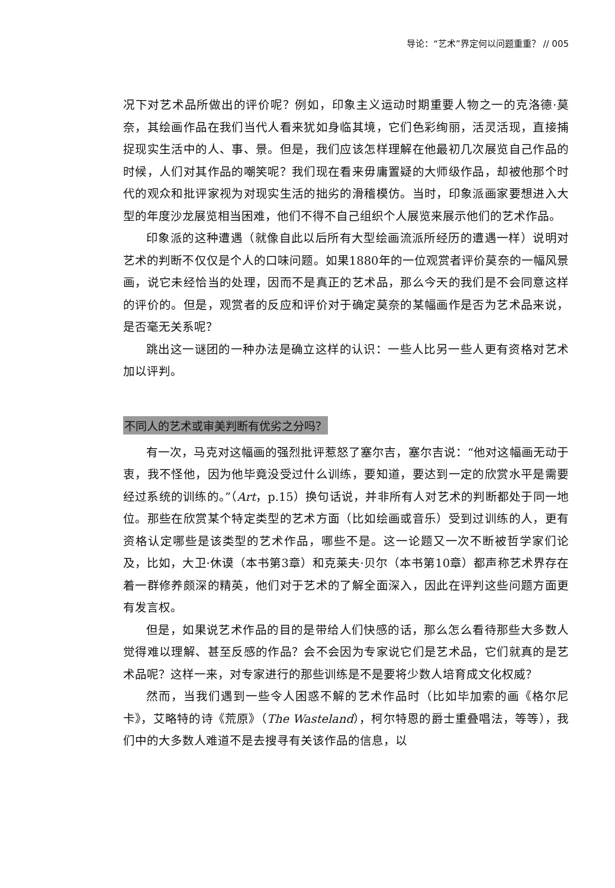导论：“艺术”界定何以问题重重？ // 005
况下对艺术品所做出的评价呢？例如，印象主义运动时期重要人物之一的克洛德·莫奈，其绘画作品在我们当代人看来犹如身临其境，它们色彩绚丽，活灵活现，直接捕捉现实生活中的人、事、景。但是，我们应该怎样理解在他最初几次展览自己作品的时候，人们对其作品的嘲笑呢？我们现在看来毋庸置疑的大师级作品，却被他那个时代的观众和批评家视为对现实生活的拙劣的滑稽模仿。当时，印象派画家要想进入大型的年度沙龙展览相当困难，他们不得不自己组织个人展览来展示他们的艺术作品。
印象派的这种遭遇（就像自此以后所有大型绘画流派所经历的遭遇一样）说明对艺术的判断不仅仅是个人的口味问题。如果1880年的一位观赏者评价莫奈的一幅风景画，说它未经恰当的处理，因而不是真正的艺术品，那么今天的我们是不会同意这样的评价的。但是，观赏者的反应和评价对于确定莫奈的某幅画作是否为艺术品来说，是否毫无关系呢？
跳出这一谜团的一种办法是确立这样的认识：一些人比另一些人更有资格对艺术加以评判。
不同人的艺术或审美判断有优劣之分吗？
有一次，马克对这幅画的强烈批评惹怒了塞尔吉，塞尔吉说：“他对这幅画无动于衷，我不怪他，因为他毕竟没受过什么训练，要知道，要达到一定的欣赏水平是需要经过系统的训练的。”（Art，p.15）换句话说，并非所有人对艺术的判断都处于同一地位。那些在欣赏某个特定类型的艺术方面（比如绘画或音乐）受到过训练的人，更有资格认定哪些是该类型的艺术作品，哪些不是。这一论题又一次不断被哲学家们论及，比如，大卫·休谟（本书第3章）和克莱夫·贝尔（本书第10章）都声称艺术界存在着一群修养颇深的精英，他们对于艺术的了解全面深入，因此在评判这些问题方面更有发言权。
但是，如果说艺术作品的目的是带给人们快感的话，那么怎么看待那些大多数人觉得难以理解、甚至反感的作品？会不会因为专家说它们是艺术品，它们就真的是艺术品呢？这样一来，对专家进行的那些训练是不是要将少数人培育成文化权威？
然而，当我们遇到一些令人困惑不解的艺术作品时（比如毕加索的画《格尔尼卡》，艾略特的诗《荒原》（The Wasteland），柯尔特恩的爵士重叠唱法，等等），我们中的大多数人难道不是去搜寻有关该作品的信息，以